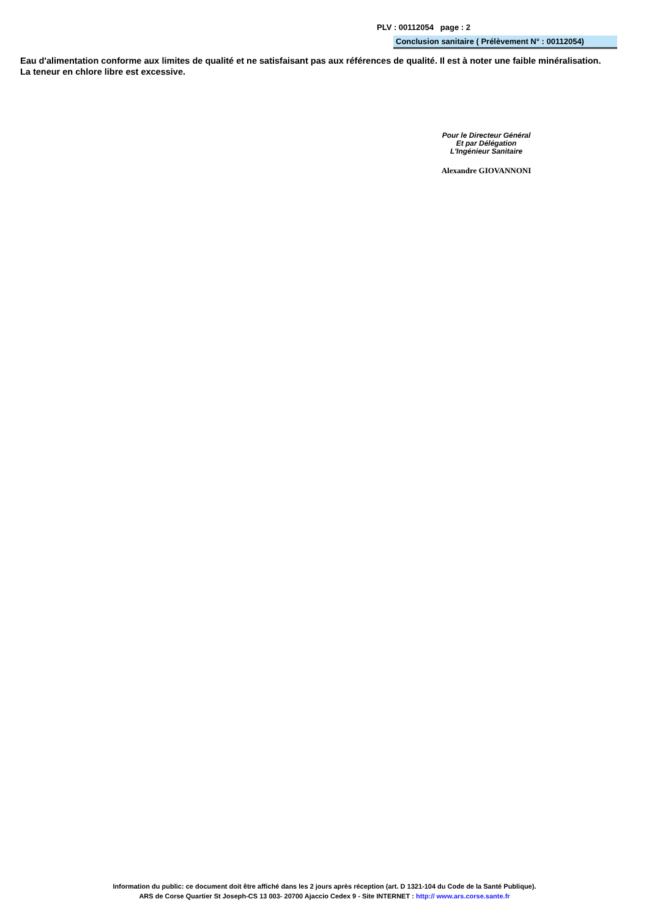PLV : 00112054 page : 2
Conclusion sanitaire ( Prélèvement N° : 00112054)
Eau d'alimentation conforme aux limites de qualité et ne satisfaisant pas aux références de qualité. Il est à noter une faible minéralisation. La teneur en chlore libre est excessive.
Pour le Directeur Général
Et par Délégation
L'Ingénieur Sanitaire
Alexandre GIOVANNONI
Information du public: ce document doit être affiché dans les 2 jours après réception (art. D 1321-104 du Code de la Santé Publique).
ARS de Corse Quartier St Joseph-CS 13 003- 20700 Ajaccio Cedex 9 - Site INTERNET : http:// www.ars.corse.sante.fr